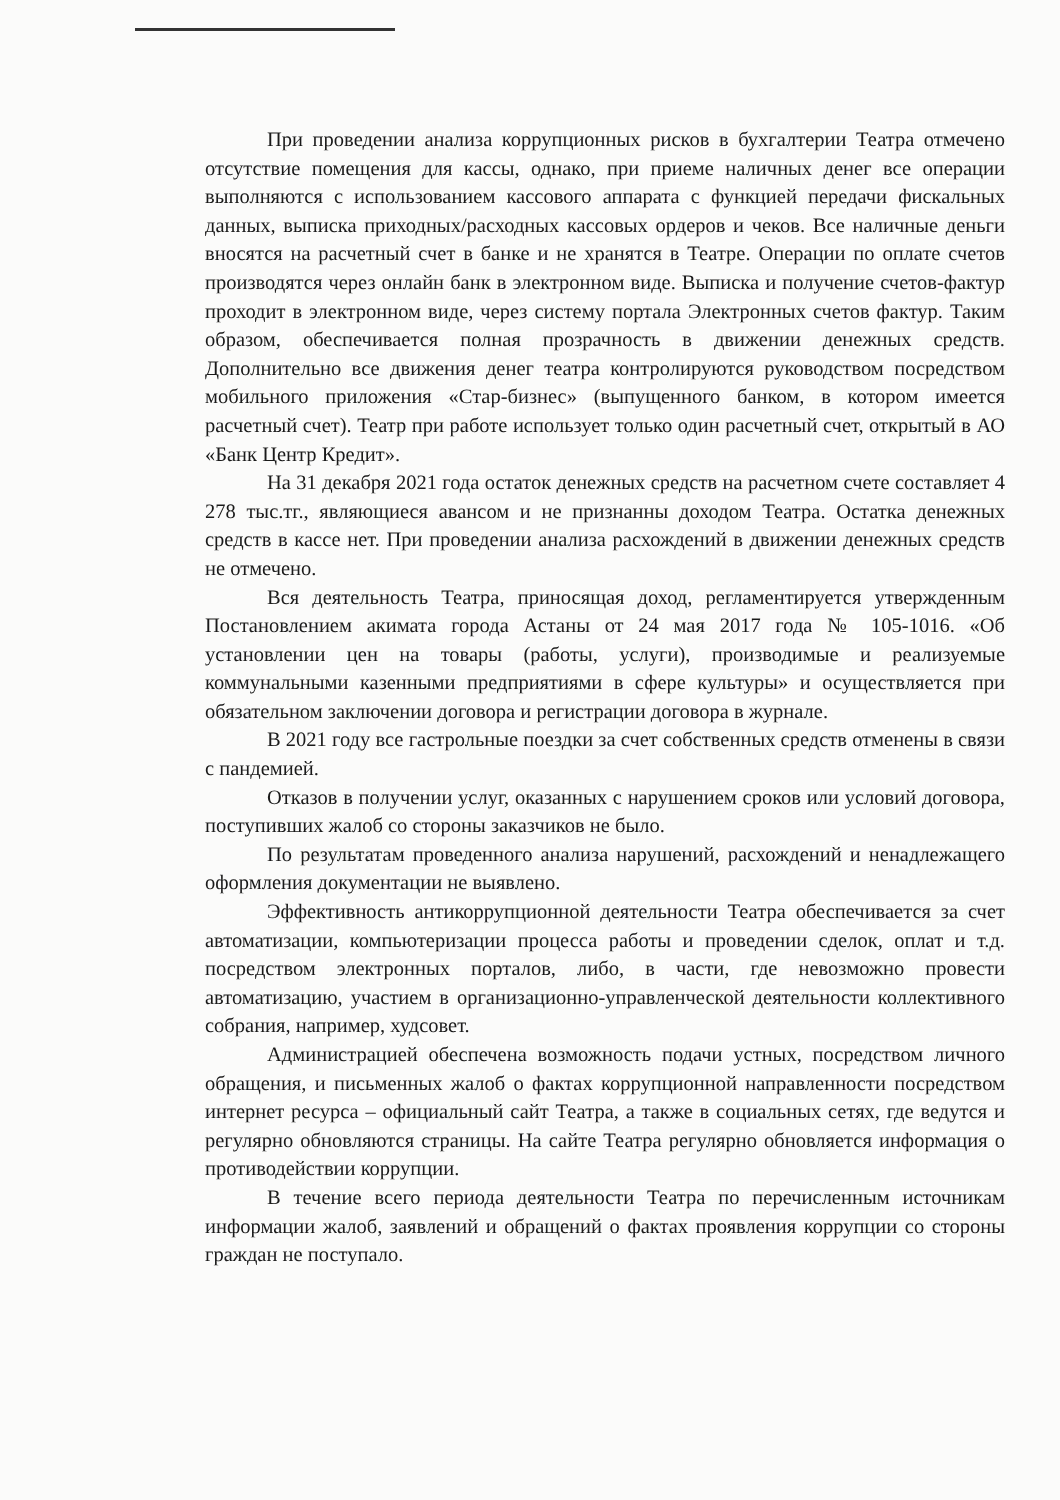При проведении анализа коррупционных рисков в бухгалтерии Театра отмечено отсутствие помещения для кассы, однако, при приеме наличных денег все операции выполняются с использованием кассового аппарата с функцией передачи фискальных данных, выписка приходных/расходных кассовых ордеров и чеков. Все наличные деньги вносятся на расчетный счет в банке и не хранятся в Театре. Операции по оплате счетов производятся через онлайн банк в электронном виде. Выписка и получение счетов-фактур проходит в электронном виде, через систему портала Электронных счетов фактур. Таким образом, обеспечивается полная прозрачность в движении денежных средств. Дополнительно все движения денег театра контролируются руководством посредством мобильного приложения «Стар-бизнес» (выпущенного банком, в котором имеется расчетный счет). Театр при работе использует только один расчетный счет, открытый в АО «Банк Центр Кредит».
На 31 декабря 2021 года остаток денежных средств на расчетном счете составляет 4 278 тыс.тг., являющиеся авансом и не признанны доходом Театра. Остатка денежных средств в кассе нет. При проведении анализа расхождений в движении денежных средств не отмечено.
Вся деятельность Театра, приносящая доход, регламентируется утвержденным Постановлением акимата города Астаны от 24 мая 2017 года № 105-1016. «Об установлении цен на товары (работы, услуги), производимые и реализуемые коммунальными казенными предприятиями в сфере культуры» и осуществляется при обязательном заключении договора и регистрации договора в журнале.
В 2021 году все гастрольные поездки за счет собственных средств отменены в связи с пандемией.
Отказов в получении услуг, оказанных с нарушением сроков или условий договора, поступивших жалоб со стороны заказчиков не было.
По результатам проведенного анализа нарушений, расхождений и ненадлежащего оформления документации не выявлено.
Эффективность антикоррупционной деятельности Театра обеспечивается за счет автоматизации, компьютеризации процесса работы и проведении сделок, оплат и т.д. посредством электронных порталов, либо, в части, где невозможно провести автоматизацию, участием в организационно-управленческой деятельности коллективного собрания, например, худсовет.
Администрацией обеспечена возможность подачи устных, посредством личного обращения, и письменных жалоб о фактах коррупционной направленности посредством интернет ресурса – официальный сайт Театра, а также в социальных сетях, где ведутся и регулярно обновляются страницы. На сайте Театра регулярно обновляется информация о противодействии коррупции.
В течение всего периода деятельности Театра по перечисленным источникам информации жалоб, заявлений и обращений о фактах проявления коррупции со стороны граждан не поступало.